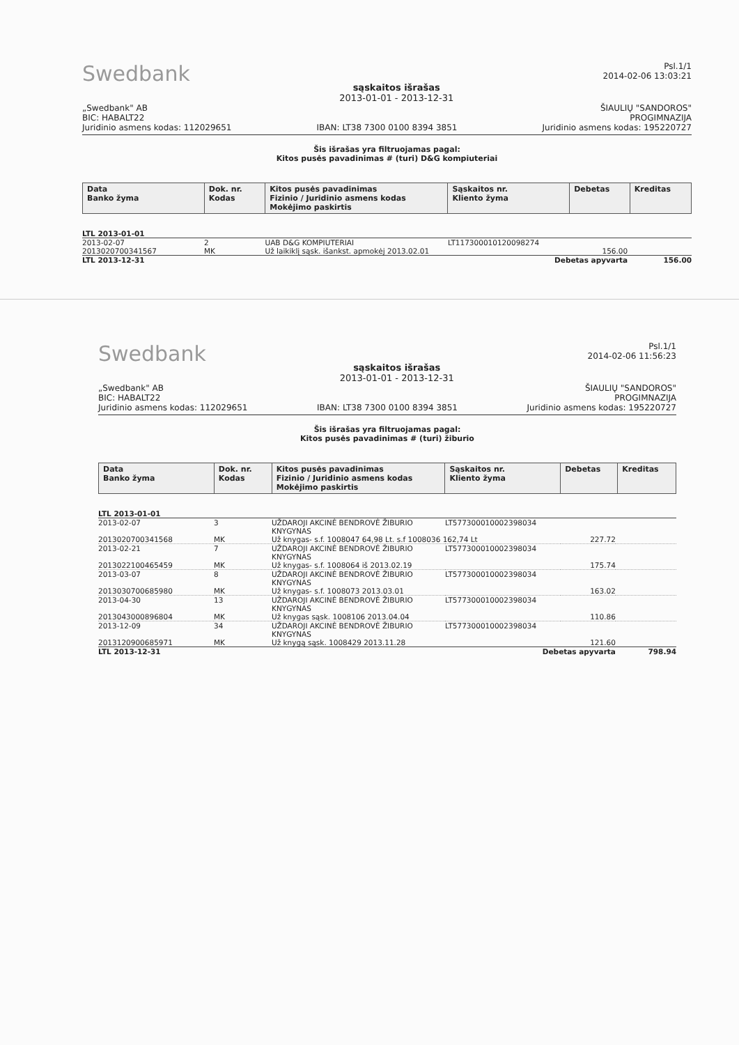Swedbank
sąskaitos išrašas
2013-01-01 - 2013-12-31
Psl.1/1
2014-02-06 13:03:21
„Swedbank" AB
BIC: HABALT22
Juridinio asmens kodas: 112029651
IBAN: LT38 7300 0100 8394 3851
ŠIAULIŲ "SANDOROS"
PROGIMNAZIJA
Juridinio asmens kodas: 195220727
Šis išrašas yra filtruojamas pagal:
Kitos pusės pavadinimas # (turi) D&G kompiuteriai
| Data Banko žyma | Dok. nr. Kodas | Kitos pusės pavadinimas Fizinio / Juridinio asmens kodas Mokėjimo paskirtis | Sąskaitos nr. Kliento žyma | Debetas | Kreditas |
| --- | --- | --- | --- | --- | --- |
| LTL 2013-01-01 | | | | | |
| 2013-02-07 | 2 | UAB D&G KOMPIUTERIAI | LT117300010120098274 | | |
| 2013020700341567 | MK | Už laikiklį sąsk. išankst. apmokėj 2013.02.01 | | 156.00 | |
| LTL 2013-12-31 | | | Debetas apyvarta | | 156.00 |
Swedbank
sąskaitos išrašas
2013-01-01 - 2013-12-31
Psl.1/1
2014-02-06 11:56:23
„Swedbank" AB
BIC: HABALT22
Juridinio asmens kodas: 112029651
IBAN: LT38 7300 0100 8394 3851
ŠIAULIŲ "SANDOROS"
PROGIMNAZIJA
Juridinio asmens kodas: 195220727
Šis išrašas yra filtruojamas pagal:
Kitos pusės pavadinimas # (turi) žiburio
| Data Banko žyma | Dok. nr. Kodas | Kitos pusės pavadinimas Fizinio / Juridinio asmens kodas Mokėjimo paskirtis | Sąskaitos nr. Kliento žyma | Debetas | Kreditas |
| --- | --- | --- | --- | --- | --- |
| LTL 2013-01-01 | | | | | |
| 2013-02-07 | 3 | UŽDAROJI AKCINĖ BENDROVĖ ŽIBURIO KNYGYNAS | LT577300010002398034 | | |
| 2013020700341568 | MK | Už knygas- s.f. 1008047 64,98 Lt. s.f 1008036 162,74 Lt | | 227.72 | |
| 2013-02-21 | 7 | UŽDAROJI AKCINĖ BENDROVĖ ŽIBURIO KNYGYNAS | LT577300010002398034 | | |
| 2013022100465459 | MK | Už knygas- s.f. 1008064 iš 2013.02.19 | | 175.74 | |
| 2013-03-07 | 8 | UŽDAROJI AKCINĖ BENDROVĖ ŽIBURIO KNYGYNAS | LT577300010002398034 | | |
| 2013030700685980 | MK | Už knygas- s.f. 1008073 2013.03.01 | | 163.02 | |
| 2013-04-30 | 13 | UŽDAROJI AKCINĖ BENDROVĖ ŽIBURIO KNYGYNAS | LT577300010002398034 | | |
| 2013043000896804 | MK | Už knygas sąsk. 1008106 2013.04.04 | | 110.86 | |
| 2013-12-09 | 34 | UŽDAROJI AKCINĖ BENDROVĖ ŽIBURIO KNYGYNAS | LT577300010002398034 | | |
| 2013120900685971 | MK | Už knygą sąsk. 1008429 2013.11.28 | | 121.60 | |
| LTL 2013-12-31 | | | Debetas apyvarta | | 798.94 |